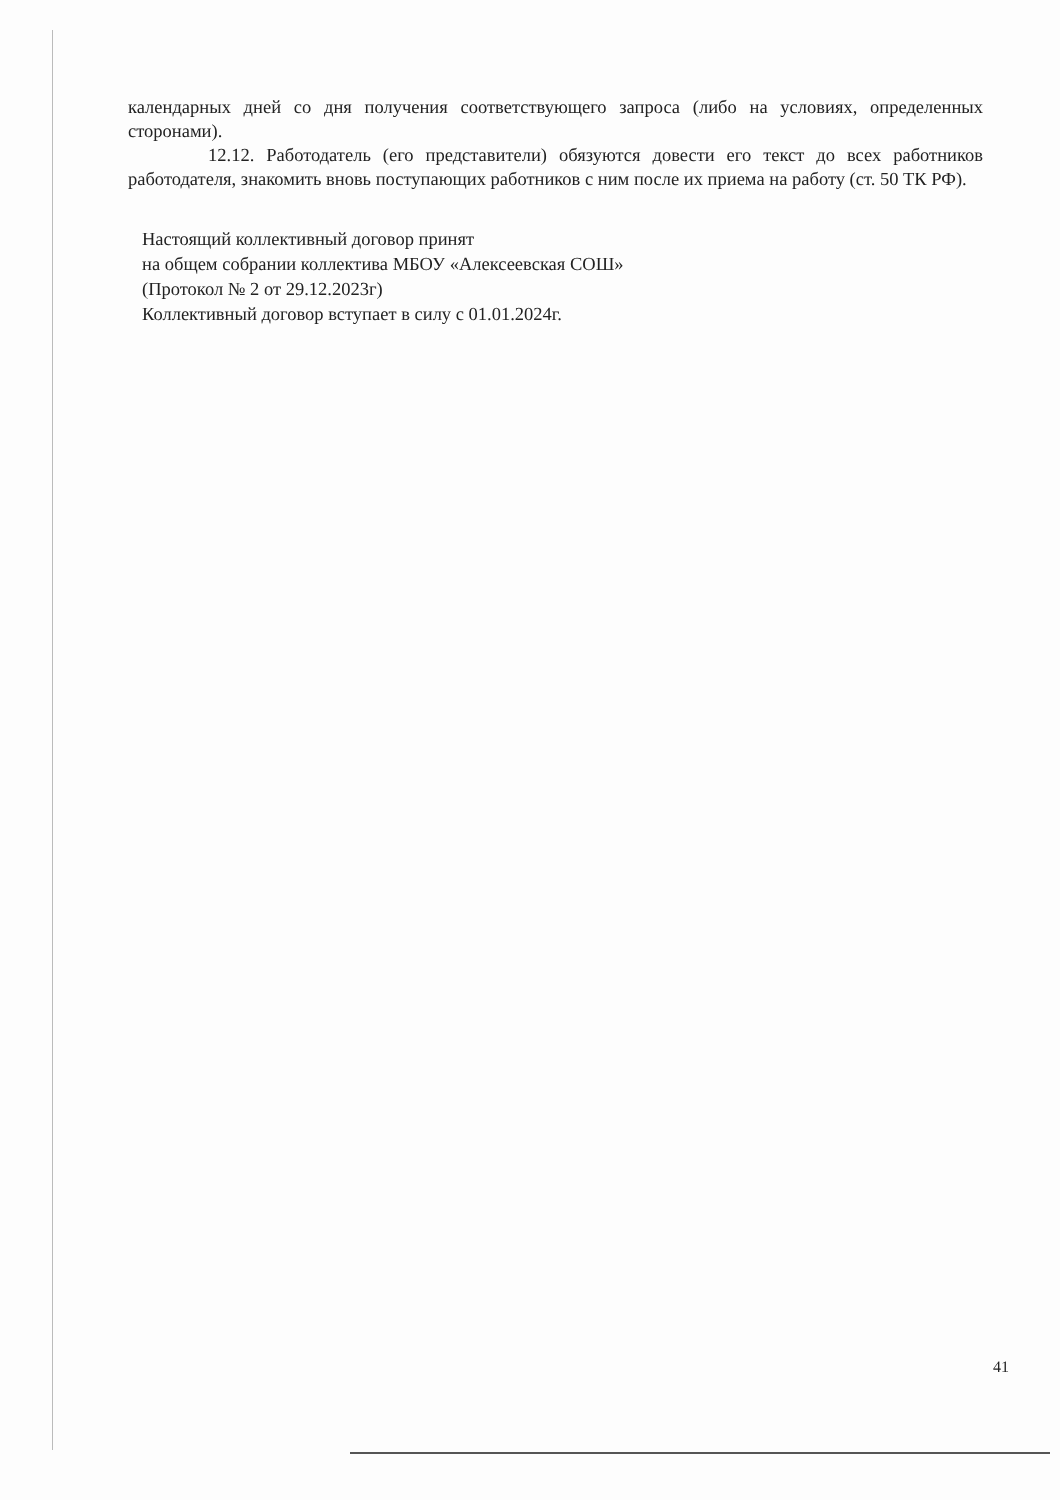календарных дней со дня получения соответствующего запроса (либо на условиях, определенных сторонами).
12.12. Работодатель (его представители) обязуются довести его текст до всех работников работодателя, знакомить вновь поступающих работников с ним после их приема на работу (ст. 50 ТК РФ).
Настоящий коллективный договор принят
на общем собрании коллектива МБОУ «Алексеевская СОШ»
(Протокол № 2 от 29.12.2023г)
Коллективный договор вступает в силу с 01.01.2024г.
41